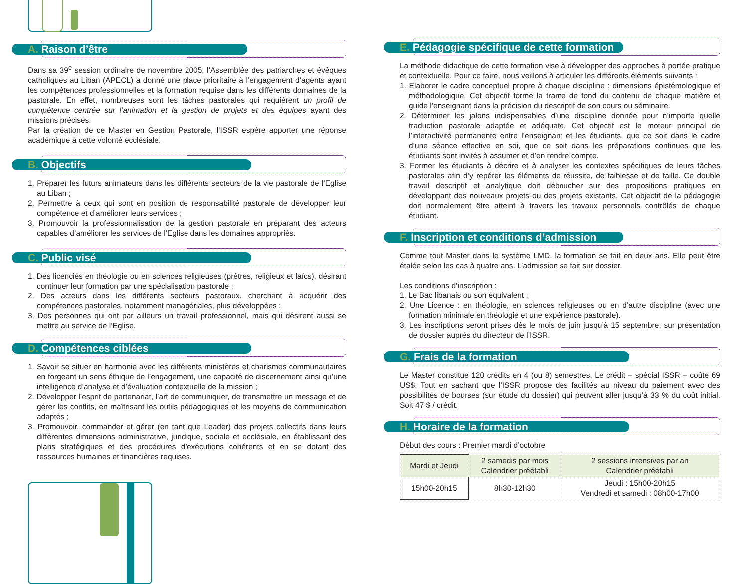A. Raison d’être
Dans sa 39<sup>e</sup> session ordinaire de novembre 2005, l’Assemblée des patriarches et évêques catholiques au Liban (APECL) a donné une place prioritaire à l’engagement d’agents ayant les compétences professionnelles et la formation requise dans les différents domaines de la pastorale. En effet, nombreuses sont les tâches pastorales qui requièrent un profil de compétence centrée sur l’animation et la gestion de projets et des équipes ayant des missions précises.
Par la création de ce Master en Gestion Pastorale, l’ISSR espère apporter une réponse académique à cette volonté ecclésiale.
B. Objectifs
1. Préparer les futurs animateurs dans les différents secteurs de la vie pastorale de l’Eglise au Liban ;
2. Permettre à ceux qui sont en position de responsabilité pastorale de développer leur compétence et d’améliorer leurs services ;
3. Promouvoir la professionnalisation de la gestion pastorale en préparant des acteurs capables d’améliorer les services de l’Eglise dans les domaines appropriés.
C. Public visé
1. Des licenciés en théologie ou en sciences religieuses (prêtres, religieux et laïcs), désirant continuer leur formation par une spécialisation pastorale ;
2. Des acteurs dans les différents secteurs pastoraux, cherchant à acquérir des compétences pastorales, notamment managériales, plus développées ;
3. Des personnes qui ont par ailleurs un travail professionnel, mais qui désirent aussi se mettre au service de l’Eglise.
D. Compétences ciblées
1. Savoir se situer en harmonie avec les différents ministères et charismes communautaires en forgeant un sens éthique de l’engagement, une capacité de discernement ainsi qu’une intelligence d’analyse et d’évaluation contextuelle de la mission ;
2. Développer l’esprit de partenariat, l’art de communiquer, de transmettre un message et de gérer les conflits, en maîtrisant les outils pédagogiques et les moyens de communication adaptés ;
3. Promouvoir, commander et gérer (en tant que Leader) des projets collectifs dans leurs différentes dimensions administrative, juridique, sociale et ecclésiale, en établissant des plans stratégiques et des procédures d’exécutions cohérents et en se dotant des ressources humaines et financières requises.
E. Pédagogie spécifique de cette formation
La méthode didactique de cette formation vise à développer des approches à portée pratique et contextuelle. Pour ce faire, nous veillons à articuler les différents éléments suivants :
1. Elaborer le cadre conceptuel propre à chaque discipline : dimensions épistémologique et méthodologique. Cet objectif forme la trame de fond du contenu de chaque matière et guide l’enseignant dans la précision du descriptif de son cours ou séminaire.
2. Déterminer les jalons indispensables d’une discipline donnée pour n’importe quelle traduction pastorale adaptée et adéquate. Cet objectif est le moteur principal de l’interactivité permanente entre l’enseignant et les étudiants, que ce soit dans le cadre d’une séance effective en soi, que ce soit dans les préparations continues que les étudiants sont invités à assumer et d’en rendre compte.
3. Former les étudiants à décrire et à analyser les contextes spécifiques de leurs tâches pastorales afin d’y repérer les éléments de réussite, de faiblesse et de faille. Ce double travail descriptif et analytique doit déboucher sur des propositions pratiques en développant des nouveaux projets ou des projets existants. Cet objectif de la pédagogie doit normalement être atteint à travers les travaux personnels contrôlés de chaque étudiant.
F. Inscription et conditions d’admission
Comme tout Master dans le système LMD, la formation se fait en deux ans. Elle peut être étalée selon les cas à quatre ans. L’admission se fait sur dossier.
Les conditions d’inscription :
1. Le Bac libanais ou son équivalent ;
2. Une Licence : en théologie, en sciences religieuses ou en d’autre discipline (avec une formation minimale en théologie et une expérience pastorale).
3. Les inscriptions seront prises dès le mois de juin jusqu’à 15 septembre, sur présentation de dossier auprès du directeur de l’ISSR.
G. Frais de la formation
Le Master constitue 120 crédits en 4 (ou 8) semestres. Le crédit – spécial ISSR – coûte 69 US$. Tout en sachant que l’ISSR propose des facilités au niveau du paiement avec des possibilités de bourses (sur étude du dossier) qui peuvent aller jusqu’à 33 % du coût initial. Soit 47 $ / crédit.
H. Horaire de la formation
Début des cours : Premier mardi d’octobre
| Mardi et Jeudi | 2 samedis par mois Calendrier préétabli | 2 sessions intensives par an Calendrier préétabli |
| --- | --- | --- |
| 15h00-20h15 | 8h30-12h30 | Jeudi : 15h00-20h15 Vendredi et samedi : 08h00-17h00 |